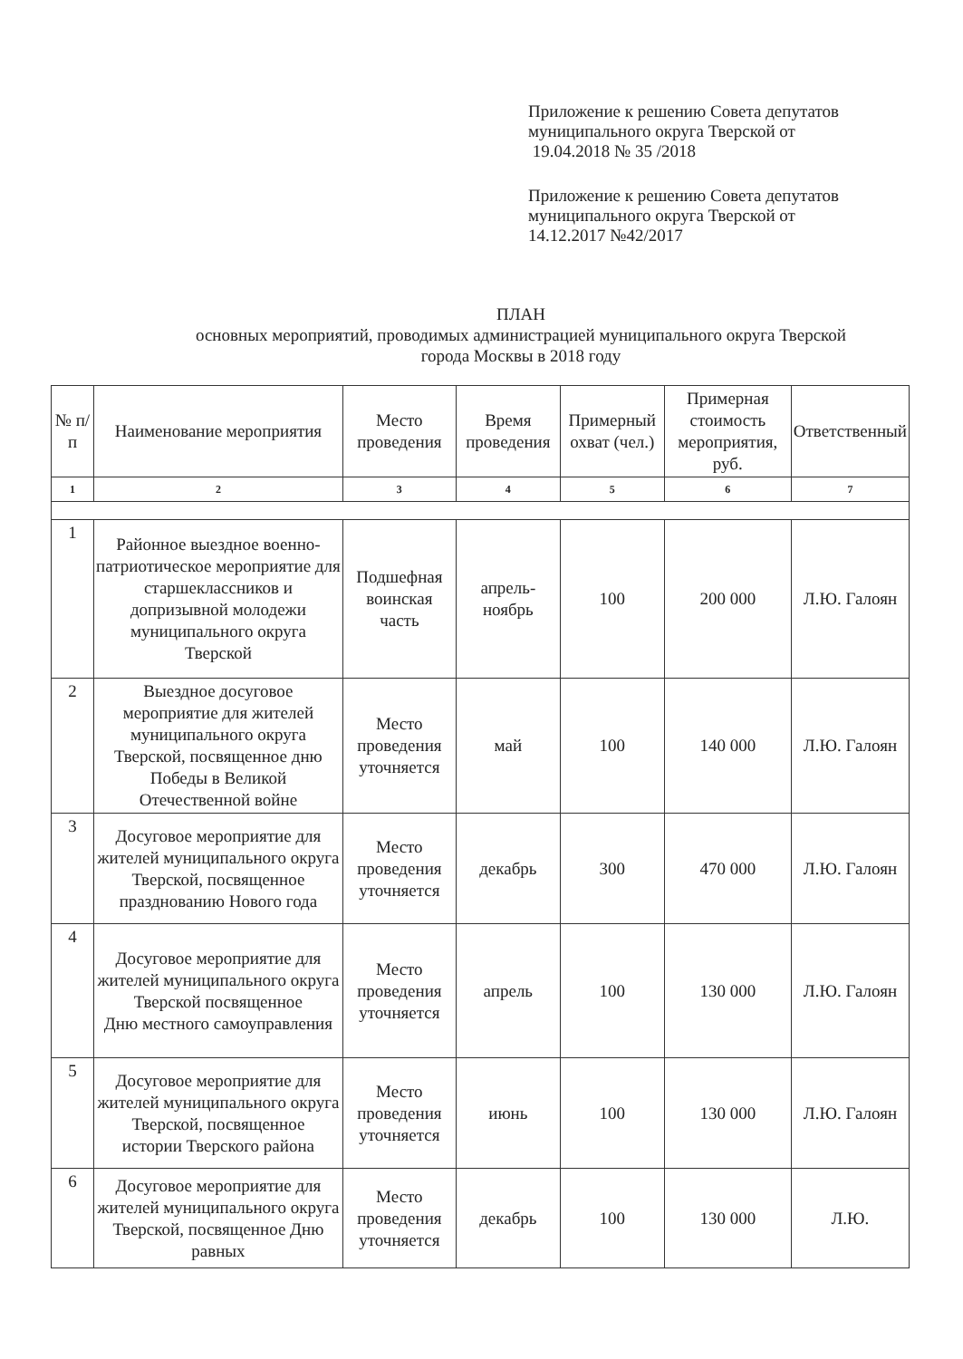Приложение к решению Совета депутатов
муниципального округа Тверской от
19.04.2018 № 35 /2018
Приложение к решению Совета депутатов
муниципального округа Тверской от
14.12.2017 №42/2017
ПЛАН
основных мероприятий, проводимых администрацией муниципального округа Тверской
города Москвы в 2018 году
| № п/п | Наименование мероприятия | Место проведения | Время проведения | Примерный охват (чел.) | Примерная стоимость мероприятия, руб. | Ответственный |
| --- | --- | --- | --- | --- | --- | --- |
| 1 | 2 | 3 | 4 | 5 | 6 | 7 |
| 1 | Районное выездное военно-патриотическое мероприятие для старшеклассников и допризывной молодежи муниципального округа Тверской | Подшефная воинская часть | апрель-ноябрь | 100 | 200 000 | Л.Ю. Галоян |
| 2 | Выездное досуговое мероприятие для жителей муниципального округа Тверской, посвященное дню Победы в Великой Отечественной войне | Место проведения уточняется | май | 100 | 140 000 | Л.Ю. Галоян |
| 3 | Досуговое мероприятие для жителей муниципального округа Тверской, посвященное празднованию Нового года | Место проведения уточняется | декабрь | 300 | 470 000 | Л.Ю. Галоян |
| 4 | Досуговое мероприятие для жителей муниципального округа Тверской посвященное Дню местного самоуправления | Место проведения уточняется | апрель | 100 | 130 000 | Л.Ю. Галоян |
| 5 | Досуговое мероприятие для жителей муниципального округа Тверской, посвященное истории Тверского района | Место проведения уточняется | июнь | 100 | 130 000 | Л.Ю. Галоян |
| 6 | Досуговое мероприятие для жителей муниципального округа Тверской, посвященное Дню равных | Место проведения уточняется | декабрь | 100 | 130 000 | Л.Ю. |